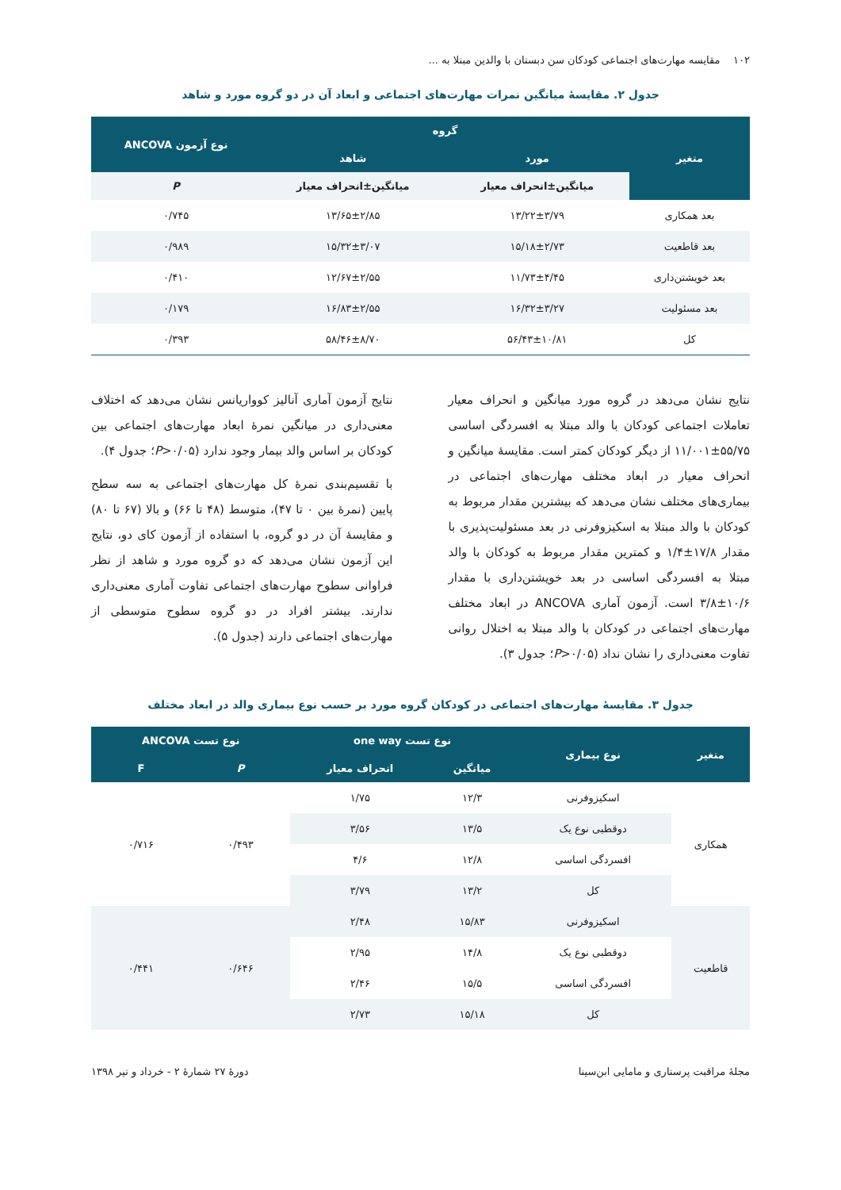۱۰۲ مقایسه مهارت‌های اجتماعی کودکان سن دبستان با والدین مبتلا به ...
جدول ۲. مقایسهٔ میانگین نمرات مهارت‌های اجتماعی و ابعاد آن در دو گروه مورد و شاهد
| متغیر | گروه | | نوع آزمون ANCOVA |
| --- | --- | --- | --- |
| | مورد | شاهد | |
| | میانگین±انحراف معیار | میانگین±انحراف معیار | P |
| بعد همکاری | ۱۳/۲۲±۳/۷۹ | ۱۳/۶۵±۲/۸۵ | ۰/۷۴۵ |
| بعد قاطعیت | ۱۵/۱۸±۲/۷۳ | ۱۵/۳۲±۳/۰۷ | ۰/۹۸۹ |
| بعد خویشتن‌داری | ۱۱/۷۳±۴/۴۵ | ۱۲/۶۷±۲/۵۵ | ۰/۴۱۰ |
| بعد مسئولیت | ۱۶/۳۲±۳/۲۷ | ۱۶/۸۳±۲/۵۵ | ۰/۱۷۹ |
| کل | ۵۶/۴۳±۱۰/۸۱ | ۵۸/۴۶±۸/۷۰ | ۰/۳۹۳ |
نتایج نشان می‌دهد در گروه مورد میانگین و انحراف معیار تعاملات اجتماعی کودکان با والد مبتلا به افسردگی اساسی ۵۵/۷۵±۱۱/۰۰۱ از دیگر کودکان کمتر است. مقایسهٔ میانگین و انحراف معیار در ابعاد مختلف مهارت‌های اجتماعی در بیماری‌های مختلف نشان می‌دهد که بیشترین مقدار مربوط به کودکان با والد مبتلا به اسکیزوفرنی در بعد مسئولیت‌پذیری با مقدار ۱۷/۸±۱/۴ و کمترین مقدار مربوط به کودکان با والد مبتلا به افسردگی اساسی در بعد خویشتن‌داری با مقدار ۱۰/۶±۳/۸ است. آزمون آماری ANCOVA در ابعاد مختلف مهارت‌های اجتماعی در کودکان با والد مبتلا به اختلال روانی تفاوت معنی‌داری را نشان نداد (P>۰/۰۵؛ جدول ۳).
نتایج آزمون آماری آنالیز کوواریانس نشان می‌دهد که اختلاف معنی‌داری در میانگین نمرهٔ ابعاد مهارت‌های اجتماعی بین کودکان بر اساس والد بیمار وجود ندارد (P>۰/۰۵؛ جدول ۴).
با تقسیم‌بندی نمرهٔ کل مهارت‌های اجتماعی به سه سطح پایین (نمرهٔ بین ۰ تا ۴۷)، متوسط (۴۸ تا ۶۶) و بالا (۶۷ تا ۸۰) و مقایسهٔ آن در دو گروه، با استفاده از آزمون کای دو، نتایج این آزمون نشان می‌دهد که دو گروه مورد و شاهد از نظر فراوانی سطوح مهارت‌های اجتماعی تفاوت آماری معنی‌داری ندارند. بیشتر افراد در دو گروه سطوح متوسطی از مهارت‌های اجتماعی دارند (جدول ۵).
جدول ۳. مقایسهٔ مهارت‌های اجتماعی در کودکان گروه مورد بر حسب نوع بیماری والد در ابعاد مختلف
| متغیر | نوع بیماری | نوع تست one way | | نوع تست ANCOVA | |
| --- | --- | --- | --- | --- | --- |
| | | میانگین | انحراف معیار | P | F |
| همکاری | اسکیزوفرنی | ۱۲/۳ | ۱/۷۵ | ۰/۴۹۳ | ۰/۷۱۶ |
| | دوقطبی نوع یک | ۱۳/۵ | ۳/۵۶ | | |
| | افسردگی اساسی | ۱۲/۸ | ۴/۶ | | |
| | کل | ۱۳/۲ | ۳/۷۹ | | |
| قاطعیت | اسکیزوفرنی | ۱۵/۸۳ | ۲/۴۸ | ۰/۶۴۶ | ۰/۴۴۱ |
| | دوقطبی نوع یک | ۱۴/۸ | ۲/۹۵ | | |
| | افسردگی اساسی | ۱۵/۵ | ۲/۴۶ | | |
| | کل | ۱۵/۱۸ | ۲/۷۳ | | |
مجلهٔ مراقبت پرستاری و مامایی ابن‌سینا دورهٔ ۲۷ شمارهٔ ۲ - خرداد و تیر ۱۳۹۸